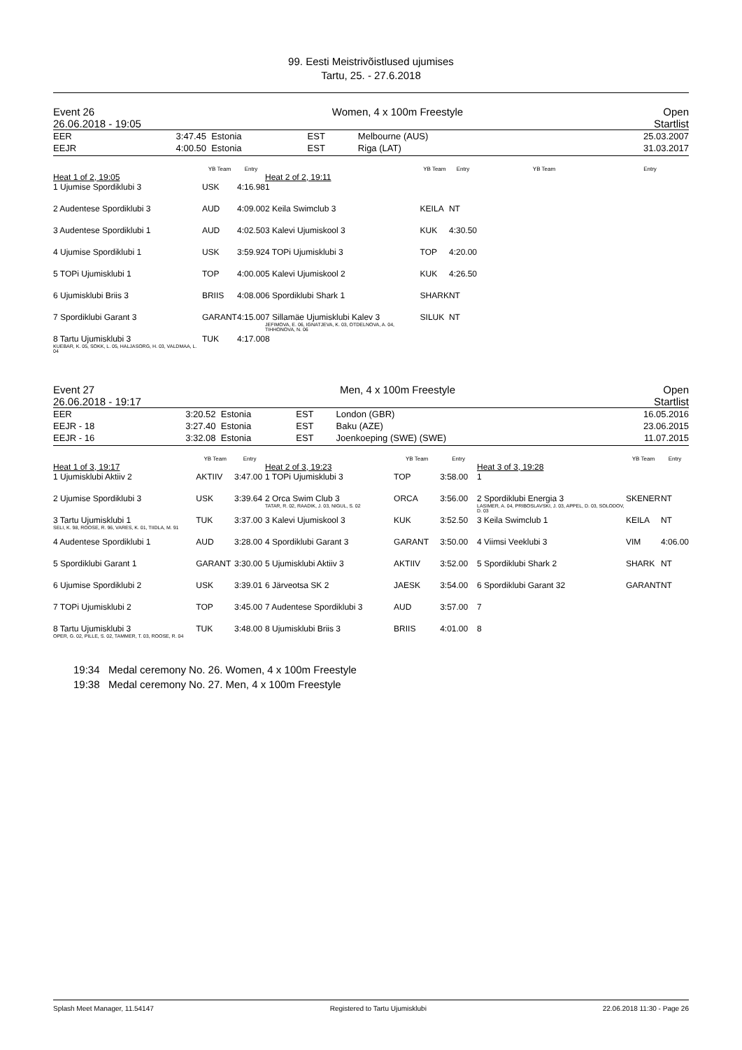99. Eesti Meistrivõistlused ujumises
Tartu, 25. - 27.6.2018
Event 26
26.06.2018 - 19:05 Women, 4 x 100m Freestyle Open
Startlist
| EER | 3:47.45 | Estonia | EST | Melbourne (AUS) | 25.03.2007 |
| EEJR | 4:00.50 | Estonia | EST | Riga (LAT) | 31.03.2017 |
| | YB Team | Entry |
| --- | --- | --- |
| Heat 1 of 2, 19:05 | | |
| 1 Ujumise Spordiklubi 3 | USK | 4:16.98 |
| 2 Audentese Spordiklubi 3 | AUD | 4:09.00 |
| 3 Audentese Spordiklubi 1 | AUD | 4:02.50 |
| 4 Ujumise Spordiklubi 1 | USK | 3:59.92 |
| 5 TOPi Ujumisklubi 1 | TOP | 4:00.00 |
| 6 Ujumisklubi Briis 3 | BRIIS | 4:08.00 |
| 7 Spordiklubi Garant 3 | GARANT | 4:15.00 |
| 8 Tartu Ujumisklubi 3 KUEBAR, K. 05, SOKK, L. 05, HALJASORG, H. 03, VALDMAA, L. 04 | TUK | 4:17.00 |
| | YB Team | Entry |
| --- | --- | --- |
| Heat 2 of 2, 19:11 | | |
| 1 | | |
| 2 Keila Swimclub 3 | KEILA | NT |
| 3 Kalevi Ujumiskool 3 | KUK | 4:30.50 |
| 4 TOPi Ujumisklubi 3 | TOP | 4:20.00 |
| 5 Kalevi Ujumiskool 2 | KUK | 4:26.50 |
| 6 Spordiklubi Shark 1 | SHARK | NT |
| 7 Sillamäe Ujumisklubi Kalev 3 JEFIMOVA, E. 06, IGNATJEVA, K. 03, OTDELNOVA, A. 04, TIHHONOVA, N. 06 | SILUK | NT |
| 8 | | |
| | YB Team | Entry |
| --- | --- | --- |
Event 27
26.06.2018 - 19:17 Men, 4 x 100m Freestyle Open
Startlist
| EER | 3:20.52 | Estonia | EST | London (GBR) | 16.05.2016 |
| EEJR - 18 | 3:27.40 | Estonia | EST | Baku (AZE) | 23.06.2015 |
| EEJR - 16 | 3:32.08 | Estonia | EST | Joenkoeping (SWE) (SWE) | 11.07.2015 |
| | YB Team | Entry |
| --- | --- | --- |
| Heat 1 of 3, 19:17 | | |
| 1 Ujumisklubi Aktiiv 2 | AKTIIV | 3:47.00 |
| 2 Ujumise Spordiklubi 3 | USK | 3:39.64 |
| 3 Tartu Ujumisklubi 1 SELI, K. 98, ROOSE, R. 96, VARES, K. 01, TIIDLA, M. 91 | TUK | 3:37.00 |
| 4 Audentese Spordiklubi 1 | AUD | 3:28.00 |
| 5 Spordiklubi Garant 1 | GARANT | 3:30.00 |
| 6 Ujumise Spordiklubi 2 | USK | 3:39.01 |
| 7 TOPi Ujumisklubi 2 | TOP | 3:45.00 |
| 8 Tartu Ujumisklubi 3 OPER, G. 02, PILLE, S. 02, TAMMER, T. 03, ROOSE, R. 04 | TUK | 3:48.00 |
| | YB Team | Entry |
| --- | --- | --- |
| Heat 2 of 3, 19:23 | | |
| 1 TOPi Ujumisklubi 3 | TOP | 3:58.00 |
| 2 Orca Swim Club 3 TATAR, R. 02, RAADIK, J. 03, NIGUL, S. 02 | ORCA | 3:56.00 |
| 3 Kalevi Ujumiskool 3 | KUK | 3:52.50 |
| 4 Spordiklubi Garant 3 | GARANT | 3:50.00 |
| 5 Ujumisklubi Aktiiv 3 | AKTIIV | 3:52.00 |
| 6 Järveotsa SK 2 | JAESK | 3:54.00 |
| 7 Audentese Spordiklubi 3 | AUD | 3:57.00 |
| 8 Ujumisklubi Briis 3 | BRIIS | 4:01.00 |
| | YB Team | Entry |
| --- | --- | --- |
| Heat 3 of 3, 19:28 | | |
| 1 | | |
| 2 Spordiklubi Energia 3 LASIMER, A. 04, PRIBOSLAVSKI, J. 03, APPEL, D. 03, SOLODOV, D. 03 | SKENER | NT |
| 3 Keila Swimclub 1 | KEILA | NT |
| 4 Viimsi Veeklubi 3 | VIM | 4:06.00 |
| 5 Spordiklubi Shark 2 | SHARK | NT |
| 6 Spordiklubi Garant 32 | GARANT | NT |
| 7 | | |
| 8 | | |
19:34 Medal ceremony No. 26. Women, 4 x 100m Freestyle
19:38 Medal ceremony No. 27. Men, 4 x 100m Freestyle
Splash Meet Manager, 11.54147 Registered to Tartu Ujumisklubi 22.06.2018 11:30 - Page 26